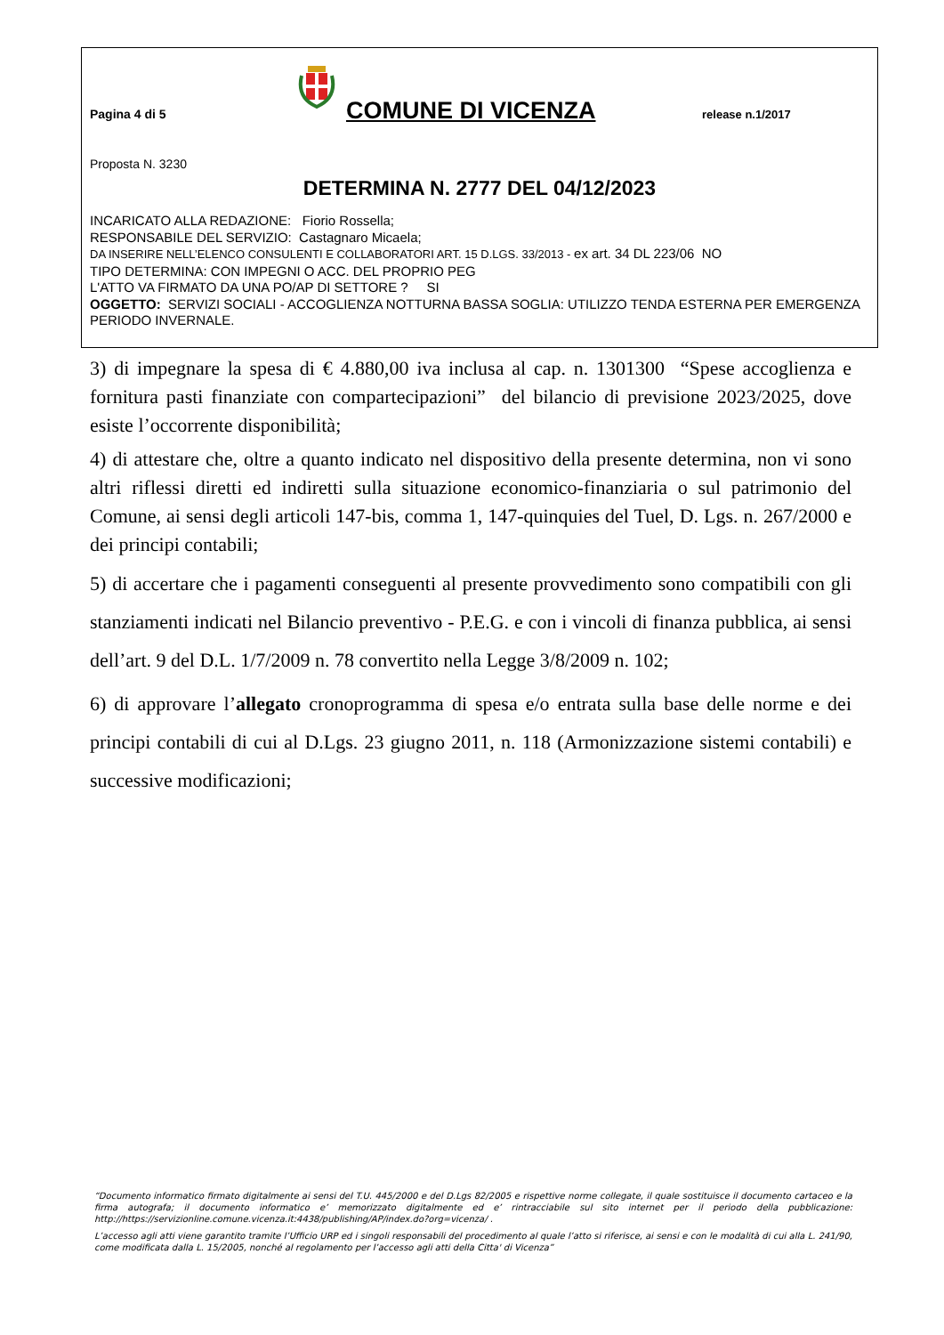Pagina 4 di 5
COMUNE DI VICENZA
release n.1/2017
Proposta N. 3230
DETERMINA N. 2777 DEL 04/12/2023
INCARICATO ALLA REDAZIONE: Fiorio Rossella;
RESPONSABILE DEL SERVIZIO: Castagnaro Micaela;
DA INSERIRE NELL’ELENCO CONSULENTI E COLLABORATORI ART. 15 D.LGS. 33/2013 - ex art. 34 DL 223/06 NO
TIPO DETERMINA: CON IMPEGNI O ACC. DEL PROPRIO PEG
L'ATTO VA FIRMATO DA UNA PO/AP DI SETTORE ? SI
OGGETTO: SERVIZI SOCIALI - ACCOGLIENZA NOTTURNA BASSA SOGLIA: UTILIZZO TENDA ESTERNA PER EMERGENZA PERIODO INVERNALE.
3) di impegnare la spesa di € 4.880,00 iva inclusa al cap. n. 1301300 “Spese accoglienza e fornitura pasti finanziate con compartecipazioni” del bilancio di previsione 2023/2025, dove esiste l’occorrente disponibilità;
4) di attestare che, oltre a quanto indicato nel dispositivo della presente determina, non vi sono altri riflessi diretti ed indiretti sulla situazione economico-finanziaria o sul patrimonio del Comune, ai sensi degli articoli 147-bis, comma 1, 147-quinquies del Tuel, D. Lgs. n. 267/2000 e dei principi contabili;
5) di accertare che i pagamenti conseguenti al presente provvedimento sono compatibili con gli stanziamenti indicati nel Bilancio preventivo - P.E.G. e con i vincoli di finanza pubblica, ai sensi dell’art. 9 del D.L. 1/7/2009 n. 78 convertito nella Legge 3/8/2009 n. 102;
6) di approvare l’allegato cronoprogramma di spesa e/o entrata sulla base delle norme e dei principi contabili di cui al D.Lgs. 23 giugno 2011, n. 118 (Armonizzazione sistemi contabili) e successive modificazioni;
“Documento informatico firmato digitalmente ai sensi del T.U. 445/2000 e del D.Lgs 82/2005 e rispettive norme collegate, il quale sostituisce il documento cartaceo e la firma autografa; il documento informatico e’ memorizzato digitalmente ed e’ rintracciabile sul sito internet per il periodo della pubblicazione: http://https://servizionline.comune.vicenza.it:4438/publishing/AP/index.do?org=vicenza/ .
L’accesso agli atti viene garantito tramite l’Ufficio URP ed i singoli responsabili del procedimento al quale l’atto si riferisce, ai sensi e con le modalità di cui alla L. 241/90, come modificata dalla L. 15/2005, nonché al regolamento per l’accesso agli atti della Citta' di Vicenza”